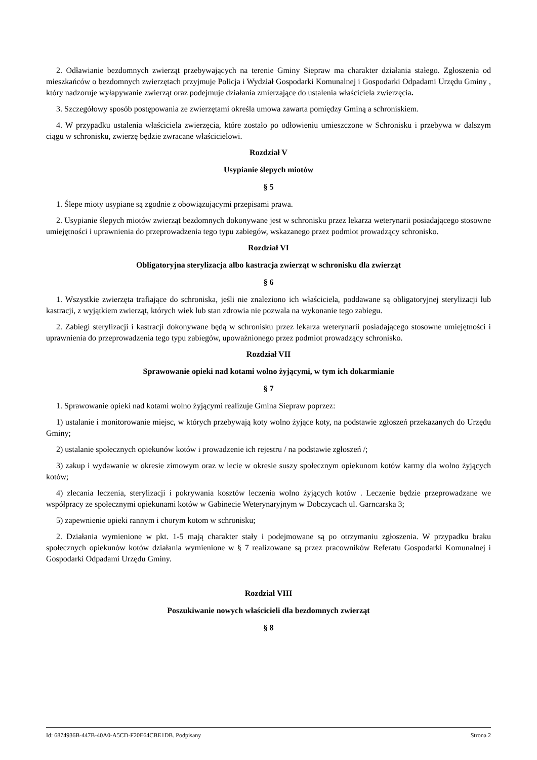2. Odławianie bezdomnych zwierząt przebywających na terenie Gminy Siepraw ma charakter działania stałego. Zgłoszenia od mieszkańców o bezdomnych zwierzętach przyjmuje Policja i Wydział Gospodarki Komunalnej i Gospodarki Odpadami Urzędu Gminy , który nadzoruje wyłapywanie zwierząt oraz podejmuje działania zmierzające do ustalenia właściciela zwierzęcia.
3. Szczegółowy sposób postępowania ze zwierzętami określa umowa zawarta pomiędzy Gminą a schroniskiem.
4. W przypadku ustalenia właściciela zwierzęcia, które zostało po odłowieniu umieszczone w Schronisku i przebywa w dalszym ciągu w schronisku, zwierzę będzie zwracane właścicielowi.
Rozdział V
Usypianie ślepych miotów
§ 5
1. Ślepe mioty usypiane są zgodnie z obowiązującymi przepisami prawa.
2. Usypianie ślepych miotów zwierząt bezdomnych dokonywane jest w schronisku przez lekarza weterynarii posiadającego stosowne umiejętności i uprawnienia do przeprowadzenia tego typu zabiegów, wskazanego przez podmiot prowadzący schronisko.
Rozdział VI
Obligatoryjna sterylizacja albo kastracja zwierząt w schronisku dla zwierząt
§ 6
1. Wszystkie zwierzęta trafiające do schroniska, jeśli nie znaleziono ich właściciela, poddawane są obligatoryjnej sterylizacji lub kastracji, z wyjątkiem zwierząt, których wiek lub stan zdrowia nie pozwala na wykonanie tego zabiegu.
2. Zabiegi sterylizacji i kastracji dokonywane będą w schronisku przez lekarza weterynarii posiadającego stosowne umiejętności i uprawnienia do przeprowadzenia tego typu zabiegów, upoważnionego przez podmiot prowadzący schronisko.
Rozdział VII
Sprawowanie opieki nad kotami wolno żyjącymi, w tym ich dokarmianie
§ 7
1. Sprawowanie opieki nad kotami wolno żyjącymi realizuje Gmina Siepraw poprzez:
1) ustalanie i monitorowanie miejsc, w których przebywają koty wolno żyjące koty, na podstawie zgłoszeń przekazanych do Urzędu Gminy;
2) ustalanie społecznych opiekunów kotów i prowadzenie ich rejestru / na podstawie zgłoszeń /;
3) zakup i wydawanie w okresie zimowym oraz w lecie w okresie suszy społecznym opiekunom kotów karmy dla wolno żyjących kotów;
4) zlecania leczenia, sterylizacji i pokrywania kosztów leczenia wolno żyjących kotów . Leczenie będzie przeprowadzane we współpracy ze społecznymi opiekunami kotów w Gabinecie Weterynaryjnym w Dobczycach ul. Garncarska 3;
5) zapewnienie opieki rannym i chorym kotom w schronisku;
2. Działania wymienione w pkt. 1-5 mają charakter stały i podejmowane są po otrzymaniu zgłoszenia. W przypadku braku społecznych opiekunów kotów działania wymienione w § 7 realizowane są przez pracowników Referatu Gospodarki Komunalnej i Gospodarki Odpadami Urzędu Gminy.
Rozdział VIII
Poszukiwanie nowych właścicieli dla bezdomnych zwierząt
§ 8
Id: 6874936B-447B-40A0-A5CD-F20E64CBE1DB. Podpisany Strona 2